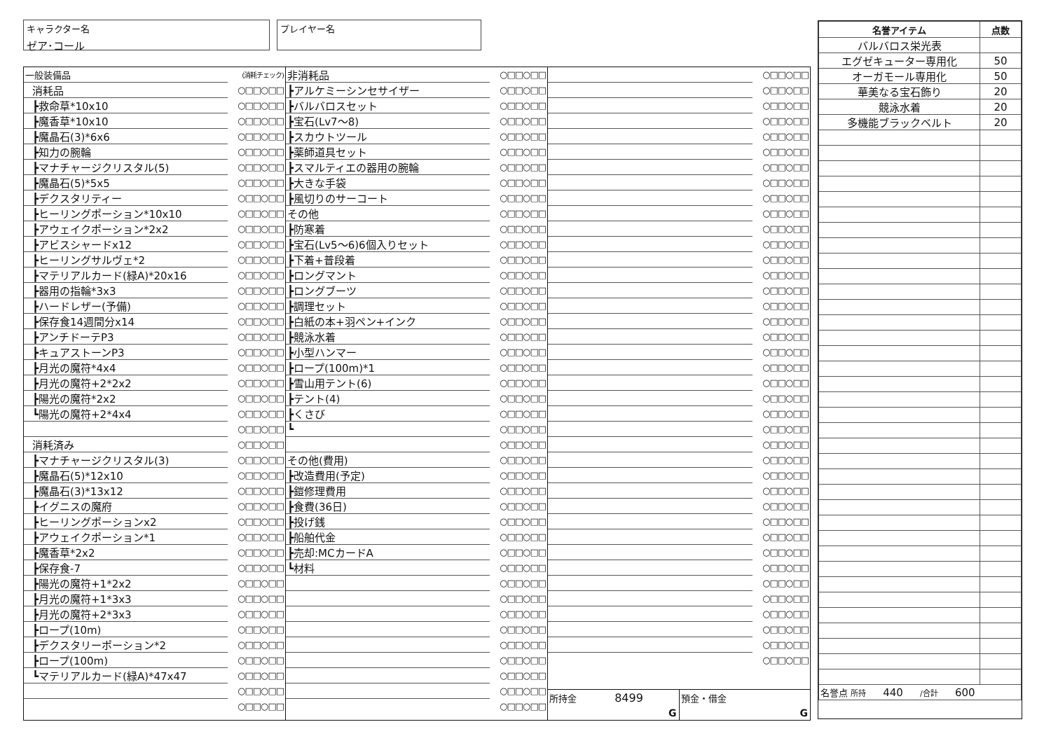キャラクター名
ゼア･コール
プレイヤー名
| 一般装備品 | (消耗チェック) |
| 消耗品 | ○□□○□□ |
| ┣救命草*10x10 | ○□□○□□ |
| ┣魔香草*10x10 | ○□□○□□ |
| ┣魔晶石(3)*6x6 | ○□□○□□ |
| ┣知力の腕輪 | ○□□○□□ |
| ┣マナチャージクリスタル(5) | ○□□○□□ |
| ┣魔晶石(5)*5x5 | ○□□○□□ |
| ┣デクスタリティー | ○□□○□□ |
| ┣ヒーリングポーション*10x10 | ○□□○□□ |
| ┣アウェイクポーション*2x2 | ○□□○□□ |
| ┣アビスシャードx12 | ○□□○□□ |
| ┣ヒーリングサルヴェ*2 | ○□□○□□ |
| ┣マテリアルカード(緑A)*20x16 | ○□□○□□ |
| ┣器用の指輪*3x3 | ○□□○□□ |
| ┣ハードレザー(予備) | ○□□○□□ |
| ┣保存食14週間分x14 | ○□□○□□ |
| ┣アンチドーテP3 | ○□□○□□ |
| ┣キュアストーンP3 | ○□□○□□ |
| ┣月光の魔符*4x4 | ○□□○□□ |
| ┣月光の魔符+2*2x2 | ○□□○□□ |
| ┣陽光の魔符*2x2 | ○□□○□□ |
| ┗陽光の魔符+2*4x4 | ○□□○□□ |
| | ○□□○□□ |
| 消耗済み | ○□□○□□ |
| ┣マナチャージクリスタル(3) | ○□□○□□ |
| ┣魔晶石(5)*12x10 | ○□□○□□ |
| ┣魔晶石(3)*13x12 | ○□□○□□ |
| ┣イグニスの魔府 | ○□□○□□ |
| ┣ヒーリングポーションx2 | ○□□○□□ |
| ┣アウェイクポーション*1 | ○□□○□□ |
| ┣魔香草*2x2 | ○□□○□□ |
| ┣保存食-7 | ○□□○□□ |
| ┣陽光の魔符+1*2x2 | ○□□○□□ |
| ┣月光の魔符+1*3x3 | ○□□○□□ |
| ┣月光の魔符+2*3x3 | ○□□○□□ |
| ┣ロープ(10m) | ○□□○□□ |
| ┣デクスタリーポーション*2 | ○□□○□□ |
| ┣ロープ(100m) | ○□□○□□ |
| ┗マテリアルカード(緑A)*47x47 | ○□□○□□ |
| | ○□□○□□ |
| | ○□□○□□ |
| 非消耗品 | ○□□○□□ |
| ┣アルケミーシンセサイザー | ○□□○□□ |
| ┣バルバロスセット | ○□□○□□ |
| ┣宝石(Lv7～8) | ○□□○□□ |
| ┣スカウトツール | ○□□○□□ |
| ┣薬師道具セット | ○□□○□□ |
| ┣スマルティエの器用の腕輪 | ○□□○□□ |
| ┣大きな手袋 | ○□□○□□ |
| ┣風切りのサーコート | ○□□○□□ |
| その他 | ○□□○□□ |
| ┣防寒着 | ○□□○□□ |
| ┣宝石(Lv5～6)6個入りセット | ○□□○□□ |
| ┣下着+普段着 | ○□□○□□ |
| ┣ロングマント | ○□□○□□ |
| ┣ロングブーツ | ○□□○□□ |
| ┣調理セット | ○□□○□□ |
| ┣白紙の本+羽ペン+インク | ○□□○□□ |
| ┣競泳水着 | ○□□○□□ |
| ┣小型ハンマー | ○□□○□□ |
| ┣ロープ(100m)*1 | ○□□○□□ |
| ┣雪山用テント(6) | ○□□○□□ |
| ┣テント(4) | ○□□○□□ |
| ┣くさび | ○□□○□□ |
| ┗ | ○□□○□□ |
| | ○□□○□□ |
| その他(費用) | ○□□○□□ |
| ┣改造費用(予定) | ○□□○□□ |
| ┣鎧修理費用 | ○□□○□□ |
| ┣食費(36日) | ○□□○□□ |
| ┣投げ銭 | ○□□○□□ |
| ┣船舶代金 | ○□□○□□ |
| ┣売却:MCカードA | ○□□○□□ |
| ┗材料 | ○□□○□□ |
| | ○□□○□□ |
| | ○□□○□□ |
| | ○□□○□□ |
| | ○□□○□□ |
| | ○□□○□□ |
| | ○□□○□□ |
| | ○□□○□□ |
| | ○□□○□□ |
| | ○□□○□□ |
| | ○□□○□□ |
| | ○□□○□□ |
| | ○□□○□□ |
| | ○□□○□□ |
| | ○□□○□□ |
| | ○□□○□□ |
| | ○□□○□□ |
| | ○□□○□□ |
| | ○□□○□□ |
| | ○□□○□□ |
| | ○□□○□□ |
| | ○□□○□□ |
| | ○□□○□□ |
| | ○□□○□□ |
| | ○□□○□□ |
| | ○□□○□□ |
| | ○□□○□□ |
| | ○□□○□□ |
| | ○□□○□□ |
| | ○□□○□□ |
| | ○□□○□□ |
| | ○□□○□□ |
| | ○□□○□□ |
| | ○□□○□□ |
| | ○□□○□□ |
| | ○□□○□□ |
| | ○□□○□□ |
| | ○□□○□□ |
| | ○□□○□□ |
| | ○□□○□□ |
| | ○□□○□□ |
| | ○□□○□□ |
| | ○□□○□□ |
| | ○□□○□□ |
| | ○□□○□□ |
| | ○□□○□□ |
| | ○□□○□□ |
| | ○□□○□□ |
| | ○□□○□□ |
所持金 8499
G
預金・借金
G
| 名誉アイテム | 点数 |
| --- | --- |
| バルバロス栄光表 | |
| エグゼキューター専用化 | 50 |
| オーガモール専用化 | 50 |
| 華美なる宝石飾り | 20 |
| 競泳水着 | 20 |
| 多機能ブラックベルト | 20 |
| 名誉点 所持 440 /合計 600 | |